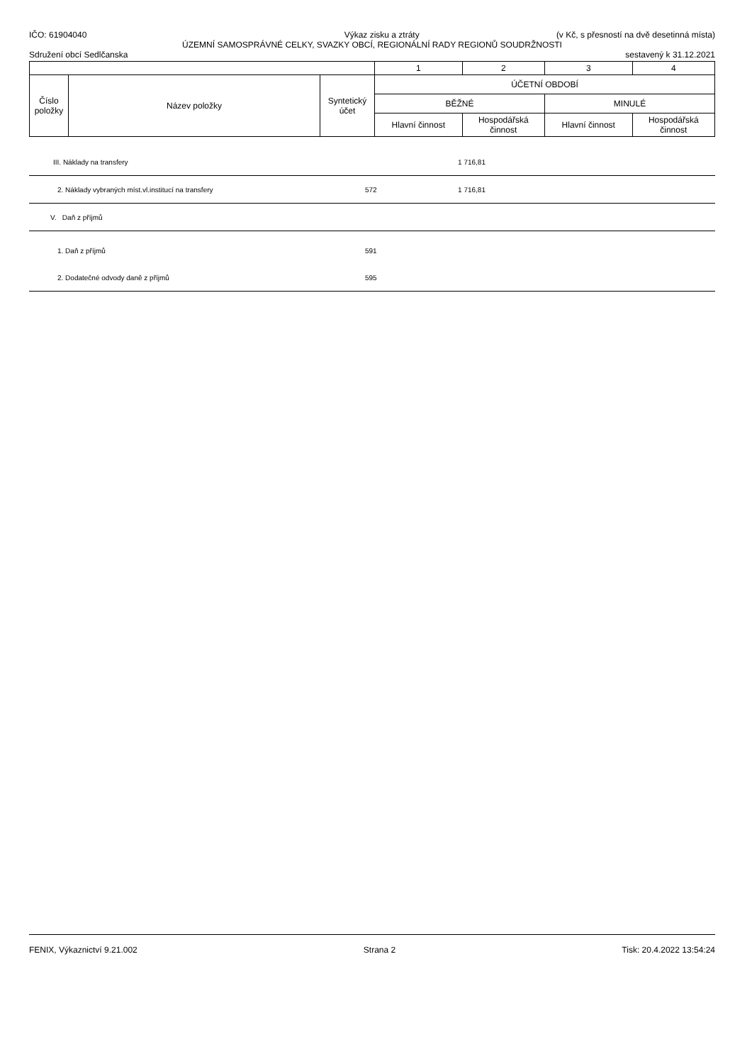IČO: 61904040 Výkaz zisku a ztráty (v Kč, s přesností na dvě desetinná místa)
ÚZEMNÍ SAMOSPRÁVNÉ CELKY, SVAZKY OBCÍ, REGIONÁLNÍ RADY REGIONŮ SOUDRŽNOSTI
Sdružení obcí Sedlčanska sestavený k 31.12.2021
| | | | 1 | 2 | 3 | 4 |
| Číslo položky | Název položky | Syntetický účet | ÚČETNÍ OBDOBÍ | | | |
| | | | BĚŽNÉ | | MINULÉ | |
| | | | Hlavní činnost | Hospodářská činnost | Hlavní činnost | Hospodářská činnost |
| III. Náklady na transfery | | 1 716,81 | |
| 2. Náklady vybraných míst.vl.institucí na transfery | 572 | 1 716,81 | |
| V. Daň z příjmů | | | |
| 1. Daň z příjmů | 591 | | |
| 2. Dodatečné odvody daně z příjmů | 595 | | |
FENIX, Výkaznictví 9.21.002 Strana 2 Tisk: 20.4.2022 13:54:24